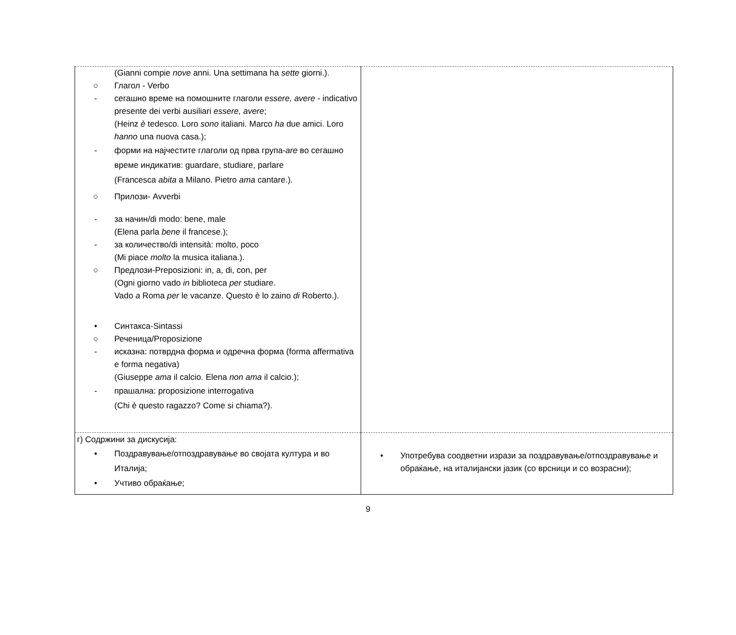| (Gianni compie nove anni. Una settimana ha sette giorni.). ○ Глагол - Verbo - сегашно време на помошните глаголи essere, avere - indicativo presente dei verbi ausiliari essere, avere ; (Heinz è tedesco. Loro sono italiani. Marco ha due amici. Loro hanno una nuova casa.); - форми на најчестите глаголи од прва група- are во сегашно време индикатив: guardare, studiare, parlare (Francesca abita a Milano. Pietro ama cantare.). ○ Прилози- Avverbi - за начин/di modo: bene, male (Elena parla bene il francese.); - за количество/di intensità: molto, poco (Mi piace molto la musica italiana.). ○ Предлози-Preposizioni: in, a, di, con, per (Ogni giorno vado in biblioteca per studiare. Vado a Roma per le vacanze. Questo è lo zaino di Roberto.). • Синтакса-Sintassi ○ Реченица/Proposizione - исказна: потврдна форма и одречна форма (forma affermativa e forma negativa) (Giuseppe ama il calcio. Elena non ama il calcio.); - прашална: proposizione interrogativa (Chi è questo ragazzo? Come si chiama?). | |
| г) Содржини за дискусија: • Поздравување/отпоздравување во својата култура и во Италија; • Учтиво обраќање; | • Употребува соодветни изрази за поздравување/отпоздравување и обраќање, на италијански јазик (со врсници и со возрасни); |
9